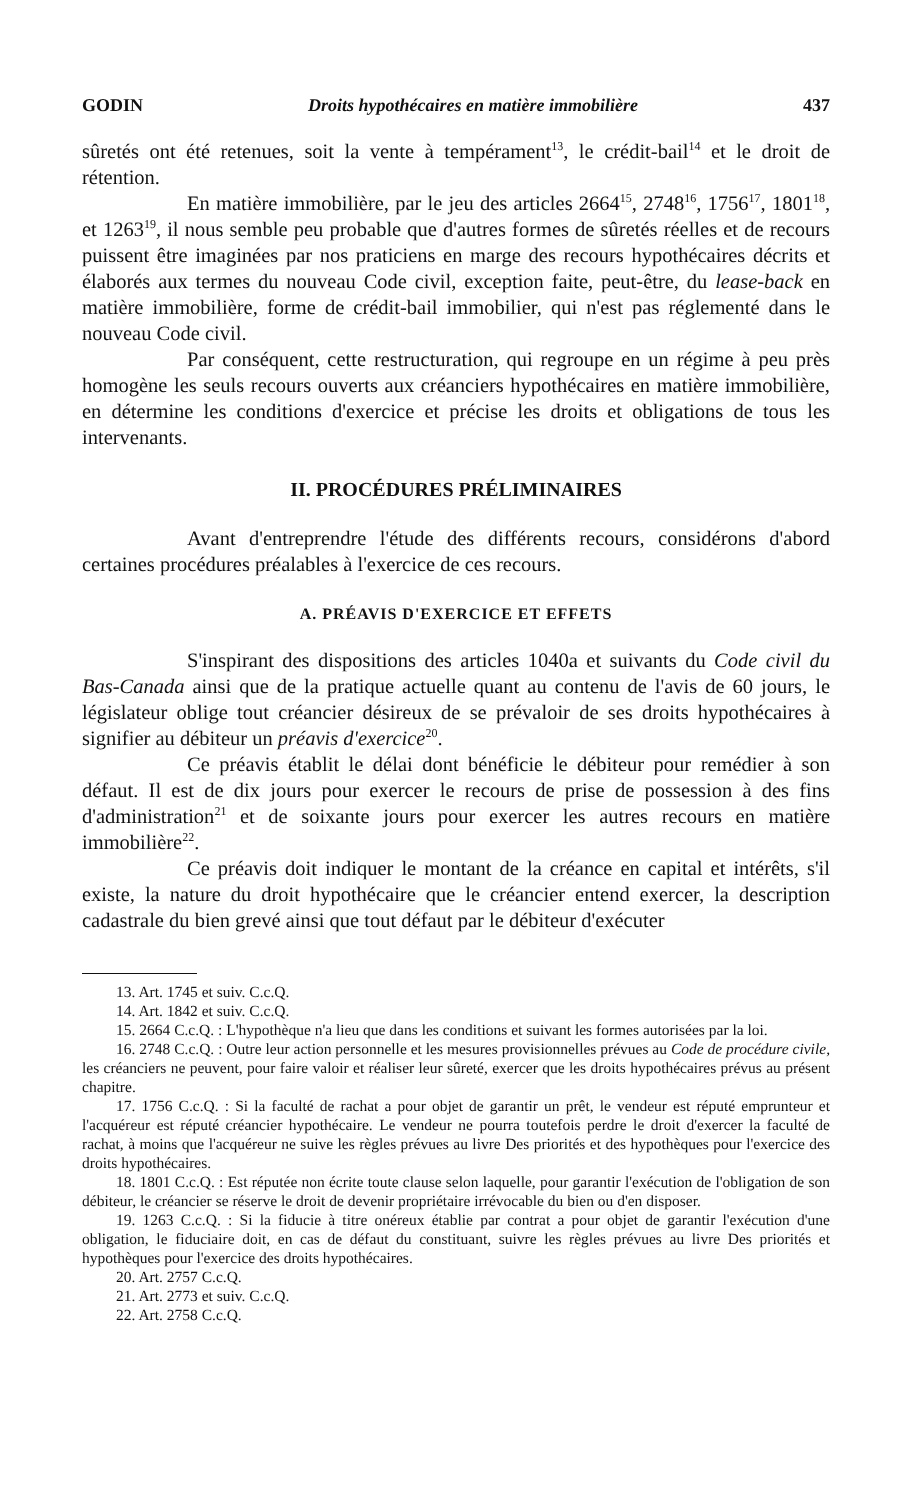GODIN Droits hypothécaires en matière immobilière 437
sûretés ont été retenues, soit la vente à tempérament<sup>13</sup>, le crédit-bail<sup>14</sup> et le droit de rétention.
En matière immobilière, par le jeu des articles 2664<sup>15</sup>, 2748<sup>16</sup>, 1756<sup>17</sup>, 1801<sup>18</sup>, et 1263<sup>19</sup>, il nous semble peu probable que d'autres formes de sûretés réelles et de recours puissent être imaginées par nos praticiens en marge des recours hypothécaires décrits et élaborés aux termes du nouveau Code civil, exception faite, peut-être, du lease-back en matière immobilière, forme de crédit-bail immobilier, qui n'est pas réglementé dans le nouveau Code civil.
Par conséquent, cette restructuration, qui regroupe en un régime à peu près homogène les seuls recours ouverts aux créanciers hypothécaires en matière immobilière, en détermine les conditions d'exercice et précise les droits et obligations de tous les intervenants.
II. PROCÉDURES PRÉLIMINAIRES
Avant d'entreprendre l'étude des différents recours, considérons d'abord certaines procédures préalables à l'exercice de ces recours.
A. PRÉAVIS D'EXERCICE ET EFFETS
S'inspirant des dispositions des articles 1040a et suivants du Code civil du Bas-Canada ainsi que de la pratique actuelle quant au contenu de l'avis de 60 jours, le législateur oblige tout créancier désireux de se prévaloir de ses droits hypothécaires à signifier au débiteur un préavis d'exercice<sup>20</sup>.
Ce préavis établit le délai dont bénéficie le débiteur pour remédier à son défaut. Il est de dix jours pour exercer le recours de prise de possession à des fins d'administration<sup>21</sup> et de soixante jours pour exercer les autres recours en matière immobilière<sup>22</sup>.
Ce préavis doit indiquer le montant de la créance en capital et intérêts, s'il existe, la nature du droit hypothécaire que le créancier entend exercer, la description cadastrale du bien grevé ainsi que tout défaut par le débiteur d'exécuter
13. Art. 1745 et suiv. C.c.Q.
14. Art. 1842 et suiv. C.c.Q.
15. 2664 C.c.Q. : L'hypothèque n'a lieu que dans les conditions et suivant les formes autorisées par la loi.
16. 2748 C.c.Q. : Outre leur action personnelle et les mesures provisionnelles prévues au Code de procédure civile, les créanciers ne peuvent, pour faire valoir et réaliser leur sûreté, exercer que les droits hypothécaires prévus au présent chapitre.
17. 1756 C.c.Q. : Si la faculté de rachat a pour objet de garantir un prêt, le vendeur est réputé emprunteur et l'acquéreur est réputé créancier hypothécaire. Le vendeur ne pourra toutefois perdre le droit d'exercer la faculté de rachat, à moins que l'acquéreur ne suive les règles prévues au livre Des priorités et des hypothèques pour l'exercice des droits hypothécaires.
18. 1801 C.c.Q. : Est réputée non écrite toute clause selon laquelle, pour garantir l'exécution de l'obligation de son débiteur, le créancier se réserve le droit de devenir propriétaire irrévocable du bien ou d'en disposer.
19. 1263 C.c.Q. : Si la fiducie à titre onéreux établie par contrat a pour objet de garantir l'exécution d'une obligation, le fiduciaire doit, en cas de défaut du constituant, suivre les règles prévues au livre Des priorités et hypothèques pour l'exercice des droits hypothécaires.
20. Art. 2757 C.c.Q.
21. Art. 2773 et suiv. C.c.Q.
22. Art. 2758 C.c.Q.